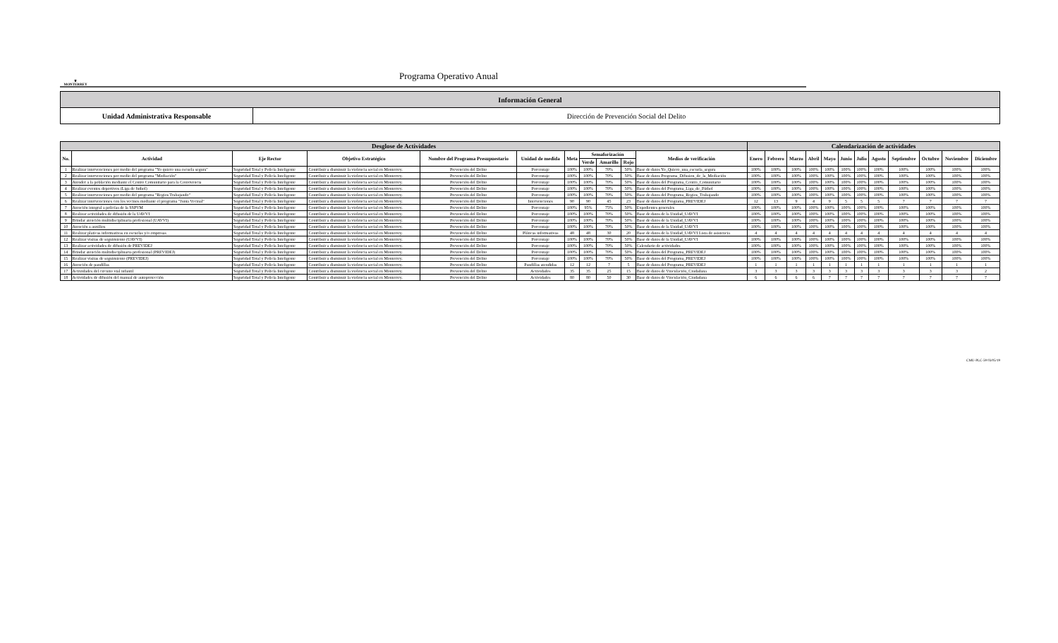⚜
MONTERREY
Programa Operativo Anual
| Información General | |
| Unidad Administrativa Responsable | Dirección de Prevención Social del Delito |
| Desglose de Actividades | | | | | | | | | | | Calendarización de actividades | | | | | | | | | | | |
| No. | Actividad | Eje Rector | Objetivo Estratégico | Nombre del Programa Presupuestario | Unidad de medida | Meta | Semaforización | | | Medios de verificación | Enero | Febrero | Marzo | Abril | Mayo | Junio | Julio | Agosto | Septiembre | Octubre | Noviembre | Diciembre |
| | | | | | | | Verde | Amarillo | Rojo | | | | | | | | | | | | | |
| 1 | Realizar intervenciones por medio del programa "Yo quiero una escuela segura" | Seguridad Total y Policía Inteligente | Contribuir a disminuir la violencia social en Monterrey. | Prevención del Delito | Porcentaje | 100% | 100% | 70% | 50% | Base de datos Yo_Quiero_una_escuela_segura | 100% | 100% | 100% | 100% | 100% | 100% | 100% | 100% | 100% | 100% | 100% | 100% |
| 2 | Realizar intervenciones por medio del programa "Mediación" | Seguridad Total y Policía Inteligente | Contribuir a disminuir la violencia social en Monterrey. | Prevención del Delito | Porcentaje | 100% | 100% | 70% | 50% | Base de datos Programa_Difusion_de_la_Mediación | 100% | 100% | 100% | 100% | 100% | 100% | 100% | 100% | 100% | 100% | 100% | 100% |
| 3 | Atender a la población mediante el Centro Comunitario para la Convivencia | Seguridad Total y Policía Inteligente | Contribuir a disminuir la violencia social en Monterrey. | Prevención del Delito | Porcentaje | 100% | 100% | 70% | 50% | Base de datos del Programa_Centro_Comunitario | 100% | 100% | 100% | 100% | 100% | 100% | 100% | 100% | 100% | 100% | 100% | 100% |
| 4 | Realizar eventos deportivos (Liga de futbol) | Seguridad Total y Policía Inteligente | Contribuir a disminuir la violencia social en Monterrey. | Prevención del Delito | Porcentaje | 100% | 100% | 70% | 50% | Base de datos del Programa_Liga_de_Fútbol | 100% | 100% | 100% | 100% | 100% | 100% | 100% | 100% | 100% | 100% | 100% | 100% |
| 5 | Realizar intervenciones por medio del programa "Regios Trabajando" | Seguridad Total y Policía Inteligente | Contribuir a disminuir la violencia social en Monterrey. | Prevención del Delito | Porcentaje | 100% | 100% | 70% | 50% | Base de datos del Programa_Regios_Trabajando | 100% | 100% | 100% | 100% | 100% | 100% | 100% | 100% | 100% | 100% | 100% | 100% |
| 6 | Realizar intervenciones con los vecinos mediante el programa "Junta Vecinal" | Seguridad Total y Policía Inteligente | Contribuir a disminuir la violencia social en Monterrey. | Prevención del Delito | Intervenciones | 90 | 90 | 45 | 23 | Base de datos del Programa_PREVIDEJ | 12 | 13 | 9 | 4 | 9 | 5 | 5 | 5 | 7 | 7 | 7 | 7 |
| 7 | Atención integral a policías de la SSPVM | Seguridad Total y Policía Inteligente | Contribuir a disminuir la violencia social en Monterrey. | Prevención del Delito | Porcentaje | 100% | 95% | 75% | 50% | Expedientes generales | 100% | 100% | 100% | 100% | 100% | 100% | 100% | 100% | 100% | 100% | 100% | 100% |
| 8 | Realizar actividades de difusión de la UAVVI | Seguridad Total y Policía Inteligente | Contribuir a disminuir la violencia social en Monterrey. | Prevención del Delito | Porcentaje | 100% | 100% | 70% | 50% | Base de datos de la Unidad_UAVVI | 100% | 100% | 100% | 100% | 100% | 100% | 100% | 100% | 100% | 100% | 100% | 100% |
| 9 | Brindar atención multidisciplinaria profesional (UAVVI) | Seguridad Total y Policía Inteligente | Contribuir a disminuir la violencia social en Monterrey. | Prevención del Delito | Porcentaje | 100% | 100% | 70% | 50% | Base de datos de la Unidad_UAVVI | 100% | 100% | 100% | 100% | 100% | 100% | 100% | 100% | 100% | 100% | 100% | 100% |
| 10 | Atención a auxilios | Seguridad Total y Policía Inteligente | Contribuir a disminuir la violencia social en Monterrey. | Prevención del Delito | Porcentaje | 100% | 100% | 70% | 50% | Base de datos de la Unidad_UAVVI | 100% | 100% | 100% | 100% | 100% | 100% | 100% | 100% | 100% | 100% | 100% | 100% |
| 11 | Realizar platicas informativas en escuelas y/o empresas | Seguridad Total y Policía Inteligente | Contribuir a disminuir la violencia social en Monterrey. | Prevención del Delito | Pláticas informativas | 48 | 48 | 30 | 20 | Base de datos de la Unidad_UAVVI Lista de asistencia | 4 | 4 | 4 | 4 | 4 | 4 | 4 | 4 | 4 | 4 | 4 | 4 |
| 12 | Realizar visitas de seguimiento (UAVVI) | Seguridad Total y Policía Inteligente | Contribuir a disminuir la violencia social en Monterrey. | Prevención del Delito | Porcentaje | 100% | 100% | 70% | 50% | Base de datos de la Unidad_UAVVI | 100% | 100% | 100% | 100% | 100% | 100% | 100% | 100% | 100% | 100% | 100% | 100% |
| 13 | Realizar actividades de difusión de PREVIDEJ | Seguridad Total y Policía Inteligente | Contribuir a disminuir la violencia social en Monterrey. | Prevención del Delito | Porcentaje | 100% | 100% | 70% | 50% | Calendario de actividades | 100% | 100% | 100% | 100% | 100% | 100% | 100% | 100% | 100% | 100% | 100% | 100% |
| 14 | Brindar atención multidisciplinaria profesional (PREVIDEJ) | Seguridad Total y Policía Inteligente | Contribuir a disminuir la violencia social en Monterrey. | Prevención del Delito | Porcentaje | 100% | 100% | 70% | 50% | Base de datos del Programa_PREVIDEJ | 100% | 100% | 100% | 100% | 100% | 100% | 100% | 100% | 100% | 100% | 100% | 100% |
| 15 | Realizar visitas de seguimiento (PREVIDEJ) | Seguridad Total y Policía Inteligente | Contribuir a disminuir la violencia social en Monterrey. | Prevención del Delito | Porcentaje | 100% | 100% | 70% | 50% | Base de datos del Programa_PREVIDEJ | 100% | 100% | 100% | 100% | 100% | 100% | 100% | 100% | 100% | 100% | 100% | 100% |
| 16 | Atención de pandillas | Seguridad Total y Policía Inteligente | Contribuir a disminuir la violencia social en Monterrey. | Prevención del Delito | Pandillas atendidas | 12 | 12 | 7 | 5 | Base de datos del Programa_PREVIDEJ | 1 | 1 | 1 | 1 | 1 | 1 | 1 | 1 | 1 | 1 | 1 | 1 |
| 17 | Actividades del circuito vial infantil | Seguridad Total y Policía Inteligente | Contribuir a disminuir la violencia social en Monterrey. | Prevención del Delito | Actividades | 35 | 35 | 25 | 15 | Base de datos de Vinculación_Ciudadana | 3 | 3 | 3 | 3 | 3 | 3 | 3 | 3 | 3 | 3 | 3 | 2 |
| 18 | Actividades de difusión del manual de autoprotección | Seguridad Total y Policía Inteligente | Contribuir a disminuir la violencia social en Monterrey. | Prevención del Delito | Actividades | 80 | 80 | 50 | 30 | Base de datos de Vinculación_Ciudadana | 6 | 6 | 6 | 6 | 7 | 7 | 7 | 7 | 7 | 7 | 7 | 7 |
CMU-PLC-59 03/05/19